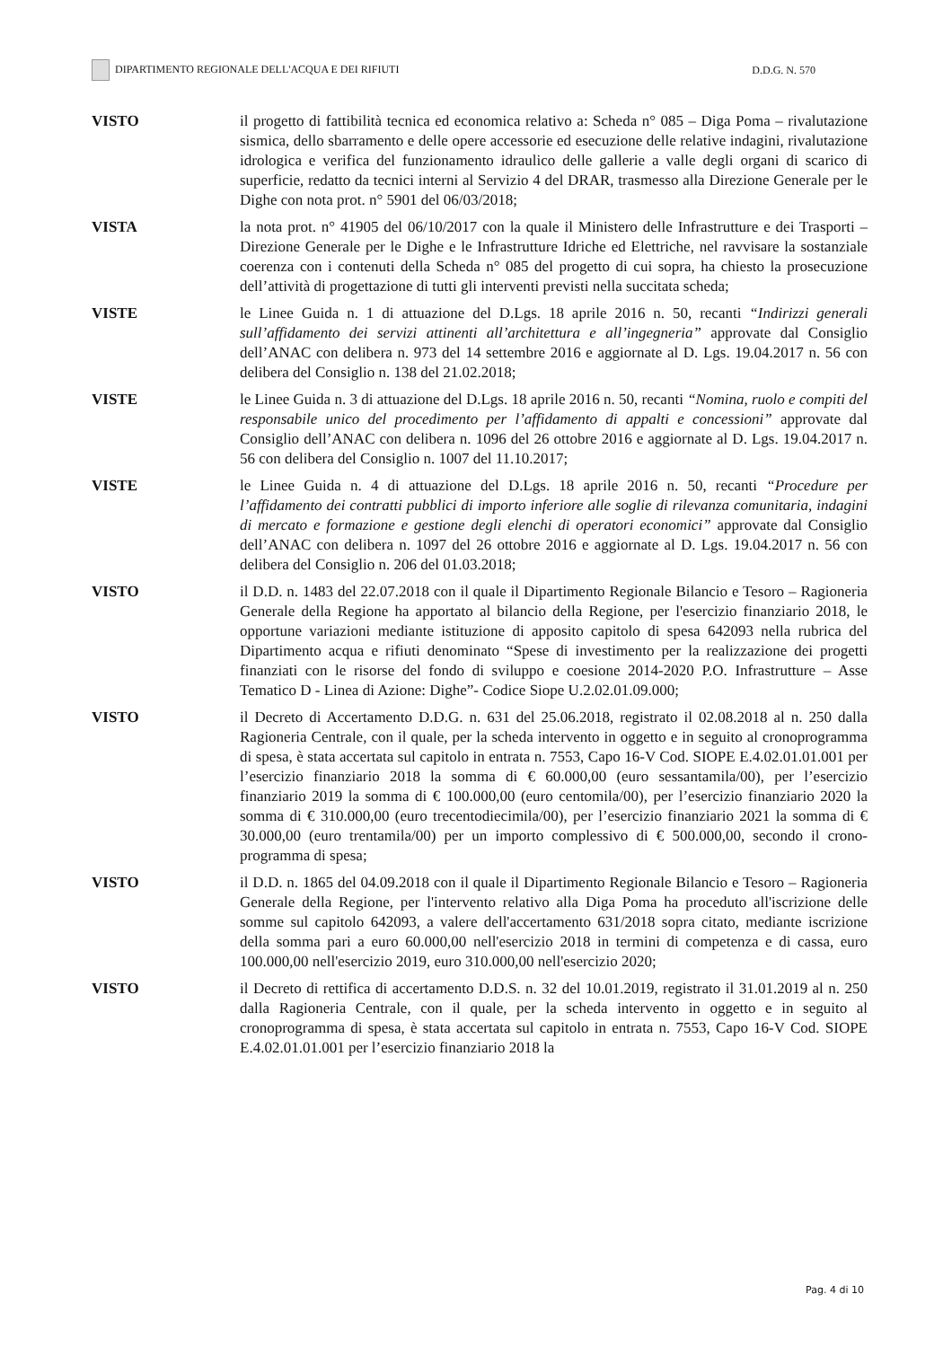DIPARTIMENTO REGIONALE DELL'ACQUA E DEI RIFIUTI D.D.G. N. 570
VISTO il progetto di fattibilità tecnica ed economica relativo a: Scheda n° 085 – Diga Poma – rivalutazione sismica, dello sbarramento e delle opere accessorie ed esecuzione delle relative indagini, rivalutazione idrologica e verifica del funzionamento idraulico delle gallerie a valle degli organi di scarico di superficie, redatto da tecnici interni al Servizio 4 del DRAR, trasmesso alla Direzione Generale per le Dighe con nota prot. n° 5901 del 06/03/2018;
VISTA la nota prot. n° 41905 del 06/10/2017 con la quale il Ministero delle Infrastrutture e dei Trasporti – Direzione Generale per le Dighe e le Infrastrutture Idriche ed Elettriche, nel ravvisare la sostanziale coerenza con i contenuti della Scheda n° 085 del progetto di cui sopra, ha chiesto la prosecuzione dell’attività di progettazione di tutti gli interventi previsti nella succitata scheda;
VISTE le Linee Guida n. 1 di attuazione del D.Lgs. 18 aprile 2016 n. 50, recanti “Indirizzi generali sull’affidamento dei servizi attinenti all’architettura e all’ingegneria” approvate dal Consiglio dell’ANAC con delibera n. 973 del 14 settembre 2016 e aggiornate al D. Lgs. 19.04.2017 n. 56 con delibera del Consiglio n. 138 del 21.02.2018;
VISTE le Linee Guida n. 3 di attuazione del D.Lgs. 18 aprile 2016 n. 50, recanti “Nomina, ruolo e compiti del responsabile unico del procedimento per l’affidamento di appalti e concessioni” approvate dal Consiglio dell’ANAC con delibera n. 1096 del 26 ottobre 2016 e aggiornate al D. Lgs. 19.04.2017 n. 56 con delibera del Consiglio n. 1007 del 11.10.2017;
VISTE le Linee Guida n. 4 di attuazione del D.Lgs. 18 aprile 2016 n. 50, recanti “Procedure per l’affidamento dei contratti pubblici di importo inferiore alle soglie di rilevanza comunitaria, indagini di mercato e formazione e gestione degli elenchi di operatori economici” approvate dal Consiglio dell’ANAC con delibera n. 1097 del 26 ottobre 2016 e aggiornate al D. Lgs. 19.04.2017 n. 56 con delibera del Consiglio n. 206 del 01.03.2018;
VISTO il D.D. n. 1483 del 22.07.2018 con il quale il Dipartimento Regionale Bilancio e Tesoro – Ragioneria Generale della Regione ha apportato al bilancio della Regione, per l'esercizio finanziario 2018, le opportune variazioni mediante istituzione di apposito capitolo di spesa 642093 nella rubrica del Dipartimento acqua e rifiuti denominato “Spese di investimento per la realizzazione dei progetti finanziati con le risorse del fondo di sviluppo e coesione 2014-2020 P.O. Infrastrutture – Asse Tematico D - Linea di Azione: Dighe”- Codice Siope U.2.02.01.09.000;
VISTO il Decreto di Accertamento D.D.G. n. 631 del 25.06.2018, registrato il 02.08.2018 al n. 250 dalla Ragioneria Centrale, con il quale, per la scheda intervento in oggetto e in seguito al cronoprogramma di spesa, è stata accertata sul capitolo in entrata n. 7553, Capo 16-V Cod. SIOPE E.4.02.01.01.001 per l’esercizio finanziario 2018 la somma di € 60.000,00 (euro sessantamila/00), per l’esercizio finanziario 2019 la somma di € 100.000,00 (euro centomila/00), per l’esercizio finanziario 2020 la somma di € 310.000,00 (euro trecentodiecimila/00), per l’esercizio finanziario 2021 la somma di € 30.000,00 (euro trentamila/00) per un importo complessivo di € 500.000,00, secondo il crono-programma di spesa;
VISTO il D.D. n. 1865 del 04.09.2018 con il quale il Dipartimento Regionale Bilancio e Tesoro – Ragioneria Generale della Regione, per l'intervento relativo alla Diga Poma ha proceduto all'iscrizione delle somme sul capitolo 642093, a valere dell'accertamento 631/2018 sopra citato, mediante iscrizione della somma pari a euro 60.000,00 nell'esercizio 2018 in termini di competenza e di cassa, euro 100.000,00 nell'esercizio 2019, euro 310.000,00 nell'esercizio 2020;
VISTO il Decreto di rettifica di accertamento D.D.S. n. 32 del 10.01.2019, registrato il 31.01.2019 al n. 250 dalla Ragioneria Centrale, con il quale, per la scheda intervento in oggetto e in seguito al cronoprogramma di spesa, è stata accertata sul capitolo in entrata n. 7553, Capo 16-V Cod. SIOPE E.4.02.01.01.001 per l’esercizio finanziario 2018 la
Pag. 4 di 10